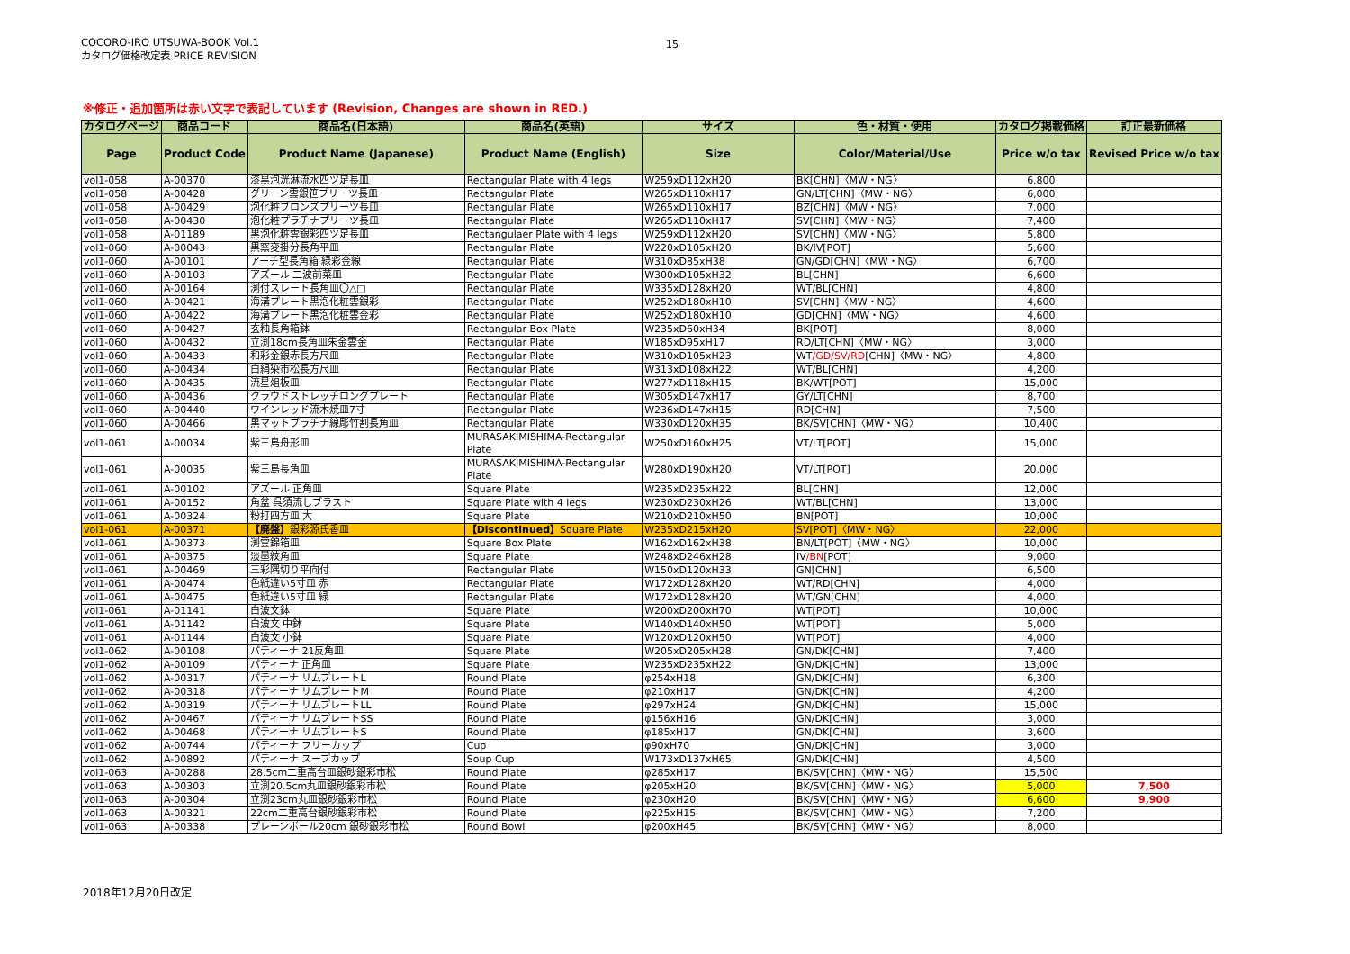COCORO-IRO UTSUWA-BOOK Vol.1
カタログ価格改定表 PRICE REVISION
15
※修正・追加箇所は赤い文字で表記しています (Revision, Changes are shown in RED.)
| カタログページ | 商品コード | 商品名(日本語) | 商品名(英語) | サイズ | 色・材質・使用 | カタログ掲載価格 | 訂正最新価格 |
| --- | --- | --- | --- | --- | --- | --- | --- |
| Page | Product Code | Product Name (Japanese) | Product Name (English) | Size | Color/Material/Use | Price w/o tax | Revised Price w/o tax |
| vol1-058 | A-00370 | 漆黒泡洸淋流水四ツ足長皿 | Rectangular Plate with 4 legs | W259xD112xH20 | BK[CHN]〈MW・NG〉 | 6,800 | |
| vol1-058 | A-00428 | グリーン雲銀笹プリーツ長皿 | Rectangular Plate | W265xD110xH17 | GN/LT[CHN]〈MW・NG〉 | 6,000 | |
| vol1-058 | A-00429 | 泡化粧ブロンズプリーツ長皿 | Rectangular Plate | W265xD110xH17 | BZ[CHN]〈MW・NG〉 | 7,000 | |
| vol1-058 | A-00430 | 泡化粧プラチナプリーツ長皿 | Rectangular Plate | W265xD110xH17 | SV[CHN]〈MW・NG〉 | 7,400 | |
| vol1-058 | A-01189 | 黒泡化粧雲銀彩四ツ足長皿 | Rectangulaer Plate with 4 legs | W259xD112xH20 | SV[CHN]〈MW・NG〉 | 5,800 | |
| vol1-060 | A-00043 | 黒窯変掛分長角平皿 | Rectangular Plate | W220xD105xH20 | BK/IV[POT] | 5,600 | |
| vol1-060 | A-00101 | アーチ型長角箱 緑彩金線 | Rectangular Plate | W310xD85xH38 | GN/GD[CHN]〈MW・NG〉 | 6,700 | |
| vol1-060 | A-00103 | アズール 二波前菜皿 | Rectangular Plate | W300xD105xH32 | BL[CHN] | 6,600 | |
| vol1-060 | A-00164 | 渕付スレート長角皿〇△□ | Rectangular Plate | W335xD128xH20 | WT/BL[CHN] | 4,800 | |
| vol1-060 | A-00421 | 海溝プレート黒泡化粧雲銀彩 | Rectangular Plate | W252xD180xH10 | SV[CHN]〈MW・NG〉 | 4,600 | |
| vol1-060 | A-00422 | 海溝プレート黒泡化粧雲金彩 | Rectangular Plate | W252xD180xH10 | GD[CHN]〈MW・NG〉 | 4,600 | |
| vol1-060 | A-00427 | 玄釉長角箱鉢 | Rectangular Box Plate | W235xD60xH34 | BK[POT] | 8,000 | |
| vol1-060 | A-00432 | 立渕18cm長角皿朱金雲金 | Rectangular Plate | W185xD95xH17 | RD/LT[CHN]〈MW・NG〉 | 3,000 | |
| vol1-060 | A-00433 | 和彩金銀赤長方尺皿 | Rectangular Plate | W310xD105xH23 | WT /GD/SV/RD [CHN]〈MW・NG〉 | 4,800 | |
| vol1-060 | A-00434 | 白絹染市松長方尺皿 | Rectangular Plate | W313xD108xH22 | WT/BL[CHN] | 4,200 | |
| vol1-060 | A-00435 | 流星俎板皿 | Rectangular Plate | W277xD118xH15 | BK/WT[POT] | 15,000 | |
| vol1-060 | A-00436 | クラウドストレッチロングプレート | Rectangular Plate | W305xD147xH17 | GY/LT[CHN] | 8,700 | |
| vol1-060 | A-00440 | ワインレッド流木焼皿7寸 | Rectangular Plate | W236xD147xH15 | RD[CHN] | 7,500 | |
| vol1-060 | A-00466 | 黒マットプラチナ線彫竹割長角皿 | Rectangular Plate | W330xD120xH35 | BK/SV[CHN]〈MW・NG〉 | 10,400 | |
| vol1-061 | A-00034 | 紫三島舟形皿 | MURASAKIMISHIMA-Rectangular Plate | W250xD160xH25 | VT/LT[POT] | 15,000 | |
| vol1-061 | A-00035 | 紫三島長角皿 | MURASAKIMISHIMA-Rectangular Plate | W280xD190xH20 | VT/LT[POT] | 20,000 | |
| vol1-061 | A-00102 | アズール 正角皿 | Square Plate | W235xD235xH22 | BL[CHN] | 12,000 | |
| vol1-061 | A-00152 | 角盆 呉須流しブラスト | Square Plate with 4 legs | W230xD230xH26 | WT/BL[CHN] | 13,000 | |
| vol1-061 | A-00324 | 粉打四方皿 大 | Square Plate | W210xD210xH50 | BN[POT] | 10,000 | |
| vol1-061 | A-00371 | 【廃盤】 銀彩源氏香皿 | 【Discontinued】 Square Plate | W235xD215xH20 | SV[POT]〈MW・NG〉 | 22,000 | |
| vol1-061 | A-00373 | 渕雲錦箱皿 | Square Box Plate | W162xD162xH38 | BN/LT[POT]〈MW・NG〉 | 10,000 | |
| vol1-061 | A-00375 | 淡墨紋角皿 | Square Plate | W248xD246xH28 | IV /BN [POT] | 9,000 | |
| vol1-061 | A-00469 | 三彩隅切り平向付 | Rectangular Plate | W150xD120xH33 | GN[CHN] | 6,500 | |
| vol1-061 | A-00474 | 色紙違い5寸皿 赤 | Rectangular Plate | W172xD128xH20 | WT/RD[CHN] | 4,000 | |
| vol1-061 | A-00475 | 色紙違い5寸皿 緑 | Rectangular Plate | W172xD128xH20 | WT/GN[CHN] | 4,000 | |
| vol1-061 | A-01141 | 白波文鉢 | Square Plate | W200xD200xH70 | WT[POT] | 10,000 | |
| vol1-061 | A-01142 | 白波文 中鉢 | Square Plate | W140xD140xH50 | WT[POT] | 5,000 | |
| vol1-061 | A-01144 | 白波文 小鉢 | Square Plate | W120xD120xH50 | WT[POT] | 4,000 | |
| vol1-062 | A-00108 | パティーナ 21反角皿 | Square Plate | W205xD205xH28 | GN/DK[CHN] | 7,400 | |
| vol1-062 | A-00109 | パティーナ 正角皿 | Square Plate | W235xD235xH22 | GN/DK[CHN] | 13,000 | |
| vol1-062 | A-00317 | パティーナ リムプレートL | Round Plate | φ254xH18 | GN/DK[CHN] | 6,300 | |
| vol1-062 | A-00318 | パティーナ リムプレートM | Round Plate | φ210xH17 | GN/DK[CHN] | 4,200 | |
| vol1-062 | A-00319 | パティーナ リムプレートLL | Round Plate | φ297xH24 | GN/DK[CHN] | 15,000 | |
| vol1-062 | A-00467 | パティーナ リムプレートSS | Round Plate | φ156xH16 | GN/DK[CHN] | 3,000 | |
| vol1-062 | A-00468 | パティーナ リムプレートS | Round Plate | φ185xH17 | GN/DK[CHN] | 3,600 | |
| vol1-062 | A-00744 | パティーナ フリーカップ | Cup | φ90xH70 | GN/DK[CHN] | 3,000 | |
| vol1-062 | A-00892 | パティーナ スープカップ | Soup Cup | W173xD137xH65 | GN/DK[CHN] | 4,500 | |
| vol1-063 | A-00288 | 28.5cm二重高台皿銀砂銀彩市松 | Round Plate | φ285xH17 | BK/SV[CHN]〈MW・NG〉 | 15,500 | |
| vol1-063 | A-00303 | 立渕20.5cm丸皿銀砂銀彩市松 | Round Plate | φ205xH20 | BK/SV[CHN]〈MW・NG〉 | 5,000 | 7,500 |
| vol1-063 | A-00304 | 立渕23cm丸皿銀砂銀彩市松 | Round Plate | φ230xH20 | BK/SV[CHN]〈MW・NG〉 | 6,600 | 9,900 |
| vol1-063 | A-00321 | 22cm二重高台銀砂銀彩市松 | Round Plate | φ225xH15 | BK/SV[CHN]〈MW・NG〉 | 7,200 | |
| vol1-063 | A-00338 | プレーンボール20cm 銀砂銀彩市松 | Round Bowl | φ200xH45 | BK/SV[CHN]〈MW・NG〉 | 8,000 | |
2018年12月20日改定